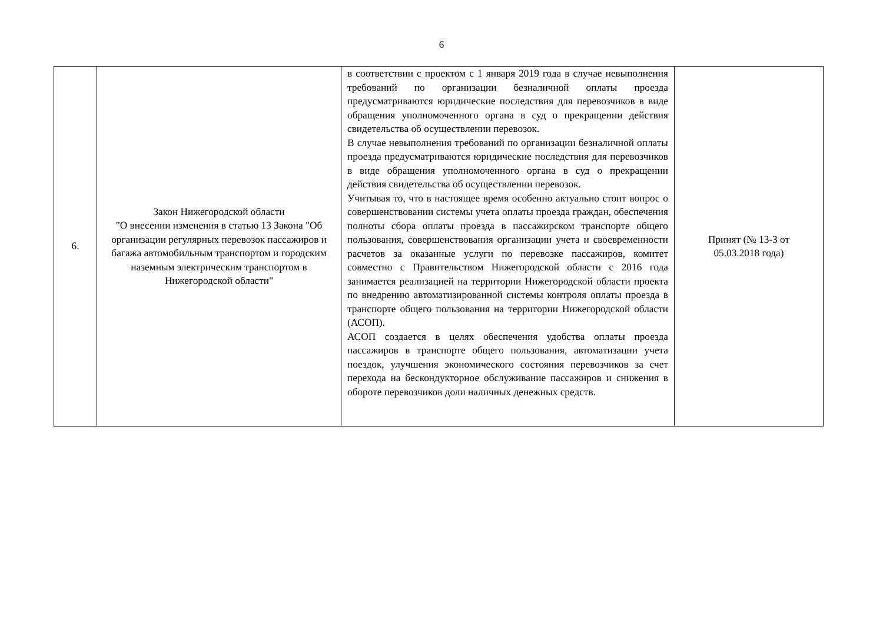6
| 6. | Закон Нижегородской области "О внесении изменения в статью 13 Закона "Об организации регулярных перевозок пассажиров и багажа автомобильным транспортом и городским наземным электрическим транспортом в Нижегородской области" | в соответствии с проектом с 1 января 2019 года в случае невыполнения требований по организации безналичной оплаты проезда предусматриваются юридические последствия для перевозчиков в виде обращения уполномоченного органа в суд о прекращении действия свидетельства об осуществлении перевозок. В случае невыполнения требований по организации безналичной оплаты проезда предусматриваются юридические последствия для перевозчиков в виде обращения уполномоченного органа в суд о прекращении действия свидетельства об осуществлении перевозок. Учитывая то, что в настоящее время особенно актуально стоит вопрос о совершенствовании системы учета оплаты проезда граждан, обеспечения полноты сбора оплаты проезда в пассажирском транспорте общего пользования, совершенствования организации учета и своевременности расчетов за оказанные услуги по перевозке пассажиров, комитет совместно с Правительством Нижегородской области с 2016 года занимается реализацией на территории Нижегородской области проекта по внедрению автоматизированной системы контроля оплаты проезда в транспорте общего пользования на территории Нижегородской области (АСОП). АСОП создается в целях обеспечения удобства оплаты проезда пассажиров в транспорте общего пользования, автоматизации учета поездок, улучшения экономического состояния перевозчиков за счет перехода на бескондукторное обслуживание пассажиров и снижения в обороте перевозчиков доли наличных денежных средств. | Принят (№ 13-З от 05.03.2018 года) |